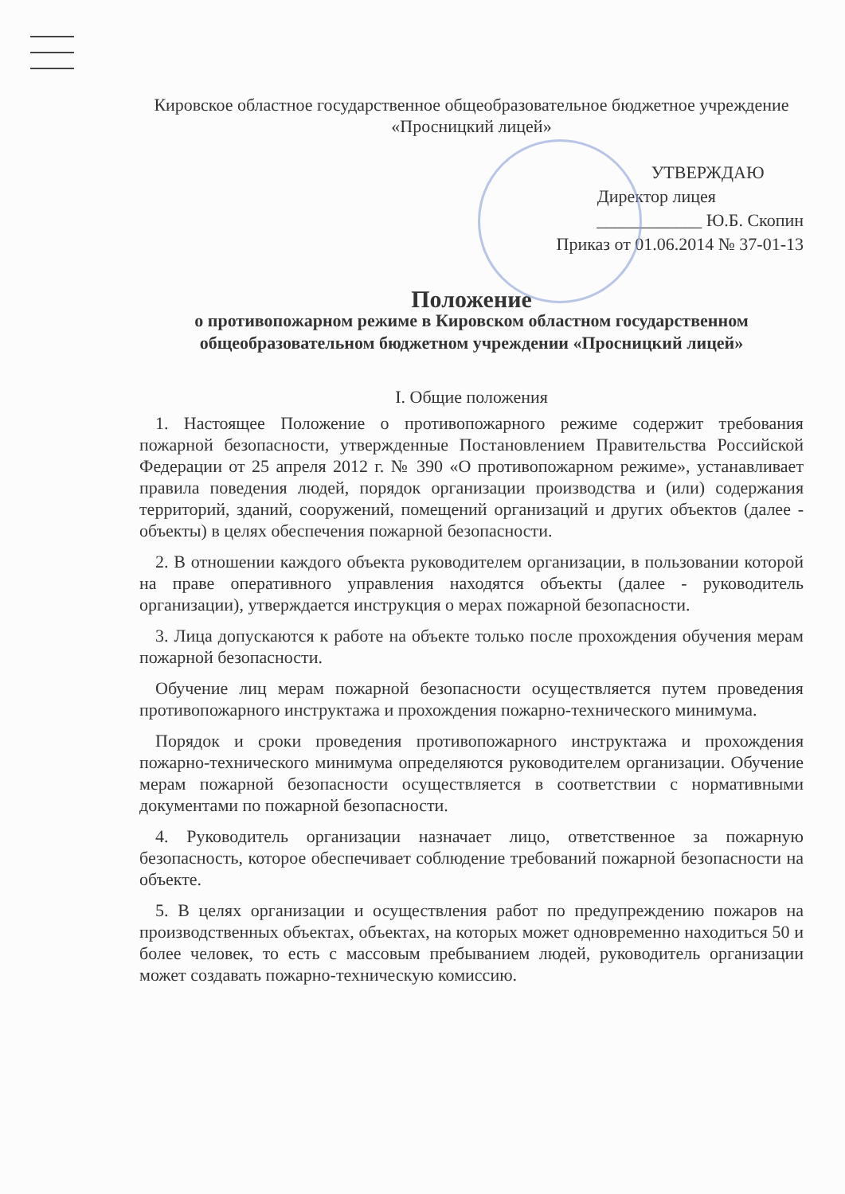Кировское областное государственное общеобразовательное бюджетное учреждение «Просницкий лицей»
УТВЕРЖДАЮ
Директор лицея
____________ Ю.Б. Скопин
Приказ от 01.06.2014 № 37-01-13
Положение
о противопожарном режиме в Кировском областном государственном общеобразовательном бюджетном учреждении «Просницкий лицей»
I. Общие положения
1. Настоящее Положение о противопожарного режиме содержит требования пожарной безопасности, утвержденные Постановлением Правительства Российской Федерации от 25 апреля 2012 г. № 390 «О противопожарном режиме», устанавливает правила поведения людей, порядок организации производства и (или) содержания территорий, зданий, сооружений, помещений организаций и других объектов (далее - объекты) в целях обеспечения пожарной безопасности.
2. В отношении каждого объекта руководителем организации, в пользовании которой на праве оперативного управления находятся объекты (далее - руководитель организации), утверждается инструкция о мерах пожарной безопасности.
3. Лица допускаются к работе на объекте только после прохождения обучения мерам пожарной безопасности.
Обучение лиц мерам пожарной безопасности осуществляется путем проведения противопожарного инструктажа и прохождения пожарно-технического минимума.
Порядок и сроки проведения противопожарного инструктажа и прохождения пожарно-технического минимума определяются руководителем организации. Обучение мерам пожарной безопасности осуществляется в соответствии с нормативными документами по пожарной безопасности.
4. Руководитель организации назначает лицо, ответственное за пожарную безопасность, которое обеспечивает соблюдение требований пожарной безопасности на объекте.
5. В целях организации и осуществления работ по предупреждению пожаров на производственных объектах, объектах, на которых может одновременно находиться 50 и более человек, то есть с массовым пребыванием людей, руководитель организации может создавать пожарно-техническую комиссию.